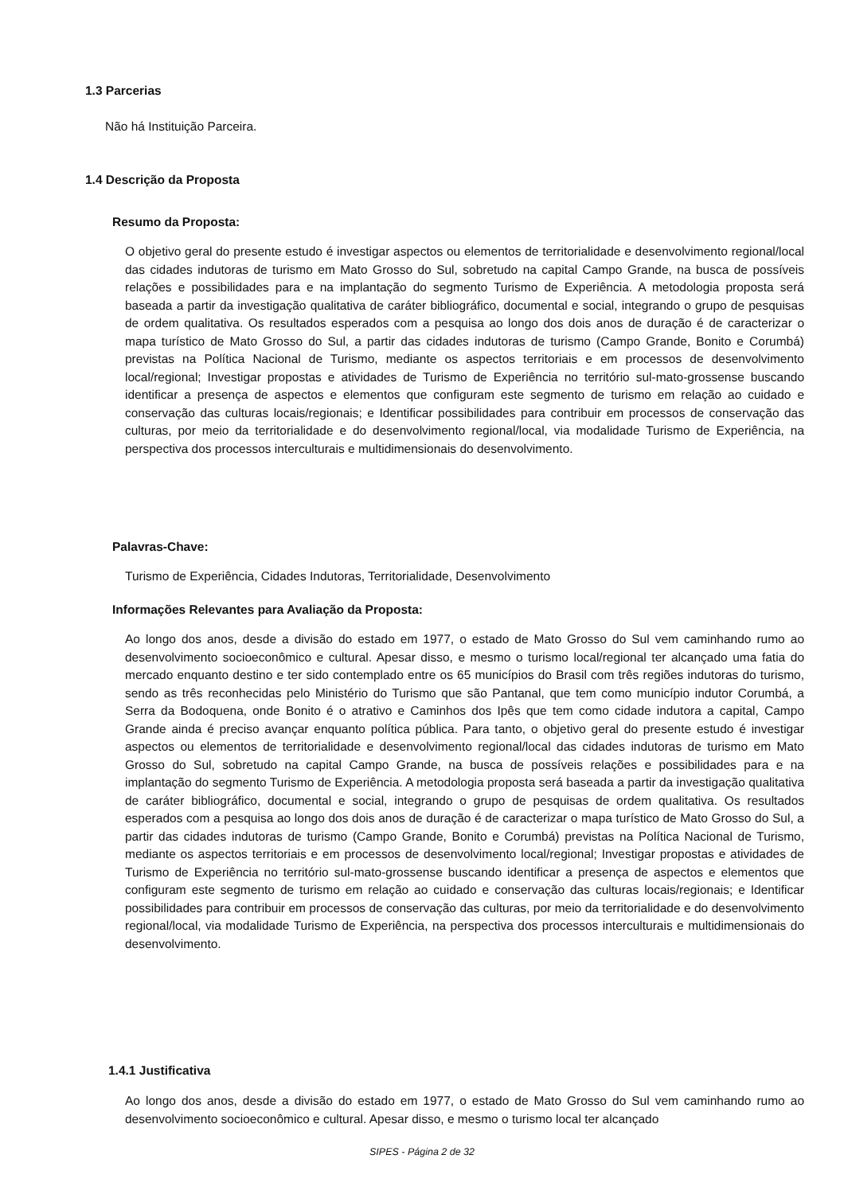1.3 Parcerias
Não há Instituição Parceira.
1.4 Descrição da Proposta
Resumo da Proposta:
O objetivo geral do presente estudo é investigar aspectos ou elementos de territorialidade e desenvolvimento regional/local das cidades indutoras de turismo em Mato Grosso do Sul, sobretudo na capital Campo Grande, na busca de possíveis relações e possibilidades para e na implantação do segmento Turismo de Experiência. A metodologia proposta será baseada a partir da investigação qualitativa de caráter bibliográfico, documental e social, integrando o grupo de pesquisas de ordem qualitativa. Os resultados esperados com a pesquisa ao longo dos dois anos de duração é de caracterizar o mapa turístico de Mato Grosso do Sul, a partir das cidades indutoras de turismo (Campo Grande, Bonito e Corumbá) previstas na Política Nacional de Turismo, mediante os aspectos territoriais e em processos de desenvolvimento local/regional; Investigar propostas e atividades de Turismo de Experiência no território sul-mato-grossense buscando identificar a presença de aspectos e elementos que configuram este segmento de turismo em relação ao cuidado e conservação das culturas locais/regionais; e Identificar possibilidades para contribuir em processos de conservação das culturas, por meio da territorialidade e do desenvolvimento regional/local, via modalidade Turismo de Experiência, na perspectiva dos processos interculturais e multidimensionais do desenvolvimento.
Palavras-Chave:
Turismo de Experiência, Cidades Indutoras, Territorialidade, Desenvolvimento
Informações Relevantes para Avaliação da Proposta:
Ao longo dos anos, desde a divisão do estado em 1977, o estado de Mato Grosso do Sul vem caminhando rumo ao desenvolvimento socioeconômico e cultural. Apesar disso, e mesmo o turismo local/regional ter alcançado uma fatia do mercado enquanto destino e ter sido contemplado entre os 65 municípios do Brasil com três regiões indutoras do turismo, sendo as três reconhecidas pelo Ministério do Turismo que são Pantanal, que tem como município indutor Corumbá, a Serra da Bodoquena, onde Bonito é o atrativo e Caminhos dos Ipês que tem como cidade indutora a capital, Campo Grande ainda é preciso avançar enquanto política pública. Para tanto, o objetivo geral do presente estudo é investigar aspectos ou elementos de territorialidade e desenvolvimento regional/local das cidades indutoras de turismo em Mato Grosso do Sul, sobretudo na capital Campo Grande, na busca de possíveis relações e possibilidades para e na implantação do segmento Turismo de Experiência. A metodologia proposta será baseada a partir da investigação qualitativa de caráter bibliográfico, documental e social, integrando o grupo de pesquisas de ordem qualitativa. Os resultados esperados com a pesquisa ao longo dos dois anos de duração é de caracterizar o mapa turístico de Mato Grosso do Sul, a partir das cidades indutoras de turismo (Campo Grande, Bonito e Corumbá) previstas na Política Nacional de Turismo, mediante os aspectos territoriais e em processos de desenvolvimento local/regional; Investigar propostas e atividades de Turismo de Experiência no território sul-mato-grossense buscando identificar a presença de aspectos e elementos que configuram este segmento de turismo em relação ao cuidado e conservação das culturas locais/regionais; e Identificar possibilidades para contribuir em processos de conservação das culturas, por meio da territorialidade e do desenvolvimento regional/local, via modalidade Turismo de Experiência, na perspectiva dos processos interculturais e multidimensionais do desenvolvimento.
1.4.1 Justificativa
Ao longo dos anos, desde a divisão do estado em 1977, o estado de Mato Grosso do Sul vem caminhando rumo ao desenvolvimento socioeconômico e cultural. Apesar disso, e mesmo o turismo local ter alcançado
SIPES - Página 2 de 32